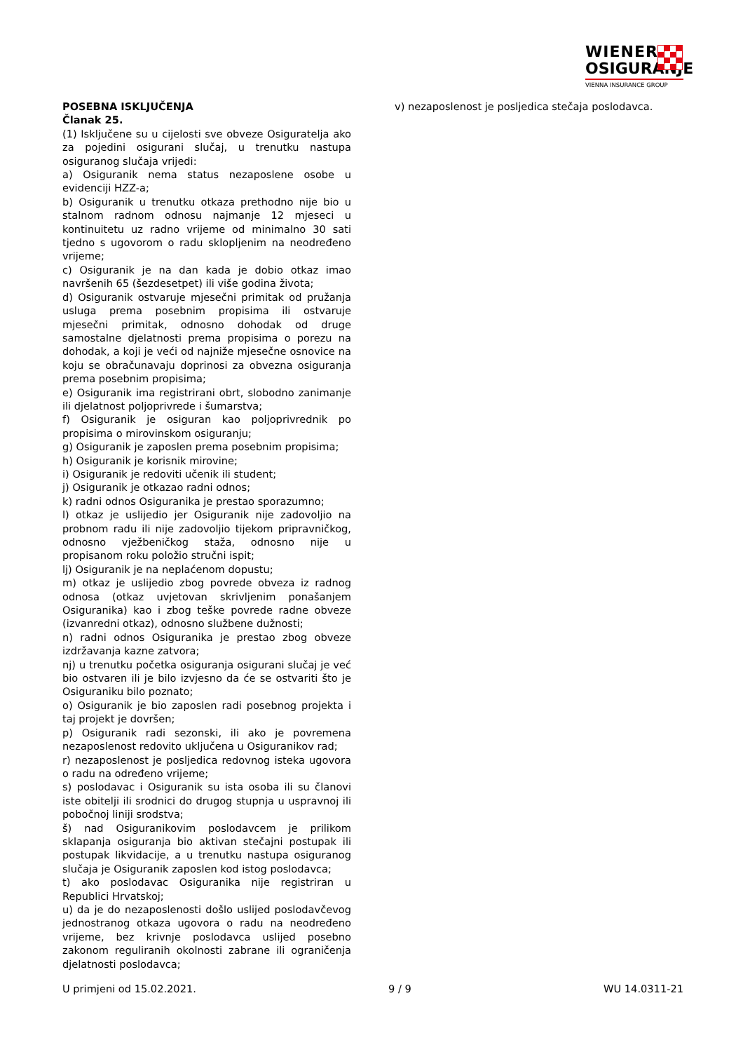WIENER
OSIGURANJE
VIENNA INSURANCE GROUP
POSEBNA ISKLJUČENJA
Članak 25.
(1) Isključene su u cijelosti sve obveze Osiguratelja ako za pojedini osigurani slučaj, u trenutku nastupa osiguranog slučaja vrijedi:
a) Osiguranik nema status nezaposlene osobe u evidenciji HZZ-a;
b) Osiguranik u trenutku otkaza prethodno nije bio u stalnom radnom odnosu najmanje 12 mjeseci u kontinuitetu uz radno vrijeme od minimalno 30 sati tjedno s ugovorom o radu sklopljenim na neodređeno vrijeme;
c) Osiguranik je na dan kada je dobio otkaz imao navršenih 65 (šezdesetpet) ili više godina života;
d) Osiguranik ostvaruje mjesečni primitak od pružanja usluga prema posebnim propisima ili ostvaruje mjesečni primitak, odnosno dohodak od druge samostalne djelatnosti prema propisima o porezu na dohodak, a koji je veći od najniže mjesečne osnovice na koju se obračunavaju doprinosi za obvezna osiguranja prema posebnim propisima;
e) Osiguranik ima registrirani obrt, slobodno zanimanje ili djelatnost poljoprivrede i šumarstva;
f) Osiguranik je osiguran kao poljoprivrednik po propisima o mirovinskom osiguranju;
g) Osiguranik je zaposlen prema posebnim propisima;
h) Osiguranik je korisnik mirovine;
i) Osiguranik je redoviti učenik ili student;
j) Osiguranik je otkazao radni odnos;
k) radni odnos Osiguranika je prestao sporazumno;
l) otkaz je uslijedio jer Osiguranik nije zadovoljio na probnom radu ili nije zadovoljio tijekom pripravničkog, odnosno vježbeničkog staža, odnosno nije u propisanom roku položio stručni ispit;
lj) Osiguranik je na neplaćenom dopustu;
m) otkaz je uslijedio zbog povrede obveza iz radnog odnosa (otkaz uvjetovan skrivljenim ponašanjem Osiguranika) kao i zbog teške povrede radne obveze (izvanredni otkaz), odnosno službene dužnosti;
n) radni odnos Osiguranika je prestao zbog obveze izdržavanja kazne zatvora;
nj) u trenutku početka osiguranja osigurani slučaj je već bio ostvaren ili je bilo izvjesno da će se ostvariti što je Osiguraniku bilo poznato;
o) Osiguranik je bio zaposlen radi posebnog projekta i taj projekt je dovršen;
p) Osiguranik radi sezonski, ili ako je povremena nezaposlenost redovito uključena u Osiguranikov rad;
r) nezaposlenost je posljedica redovnog isteka ugovora o radu na određeno vrijeme;
s) poslodavac i Osiguranik su ista osoba ili su članovi iste obitelji ili srodnici do drugog stupnja u uspravnoj ili pobočnoj liniji srodstva;
š) nad Osiguranikovim poslodavcem je prilikom sklapanja osiguranja bio aktivan stečajni postupak ili postupak likvidacije, a u trenutku nastupa osiguranog slučaja je Osiguranik zaposlen kod istog poslodavca;
t) ako poslodavac Osiguranika nije registriran u Republici Hrvatskoj;
u) da je do nezaposlenosti došlo uslijed poslodavčevog jednostranog otkaza ugovora o radu na neodređeno vrijeme, bez krivnje poslodavca uslijed posebno zakonom reguliranih okolnosti zabrane ili ograničenja djelatnosti poslodavca;
v) nezaposlenost je posljedica stečaja poslodavca.
U primjeni od 15.02.2021. 9 / 9 WU 14.0311-21